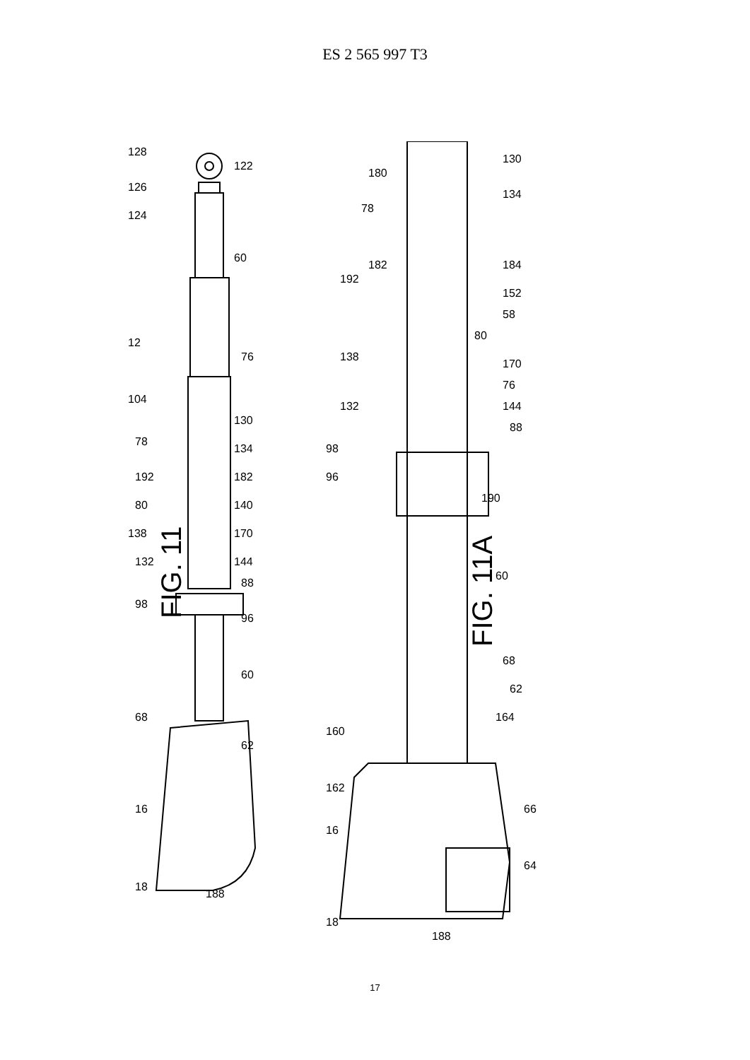ES 2 565 997 T3
FIG. 11
FIG. 11A
128
122
126
124
60
12
76
104
130
78
134
192
182
80
140
138
170
132
144
88
98
96
60
68
62
16
18
188
130
180
134
78
182
184
192
152
58
80
138
170
76
132
144
88
98
96
190
60
68
62
164
160
162
66
16
64
18
188
17